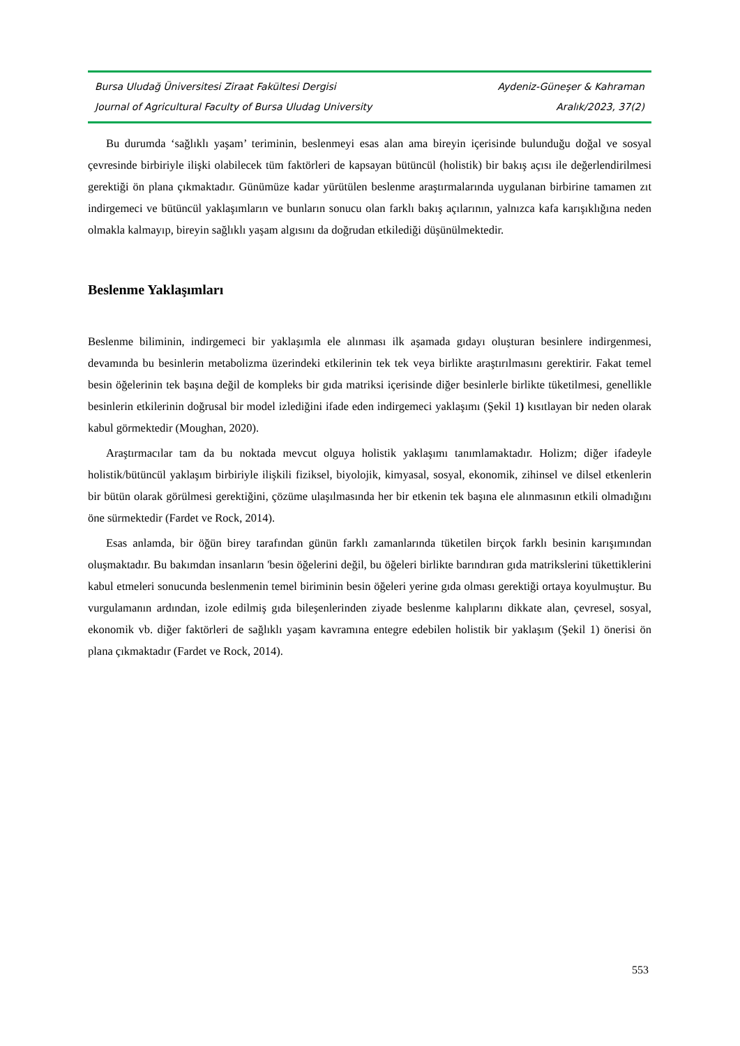Bursa Uludağ Üniversitesi Ziraat Fakültesi Dergisi Aydeniz-Güneşer & Kahraman
Journal of Agricultural Faculty of Bursa Uludag University Aralık/2023, 37(2)
Bu durumda ‘sağlıklı yaşam’ teriminin, beslenmeyi esas alan ama bireyin içerisinde bulunduğu doğal ve sosyal çevresinde birbiriyle ilişki olabilecek tüm faktörleri de kapsayan bütüncül (holistik) bir bakış açısı ile değerlendirilmesi gerektiği ön plana çıkmaktadır. Günümüze kadar yürütülen beslenme araştırmalarında uygulanan birbirine tamamen zıt indirgemeci ve bütüncül yaklaşımların ve bunların sonucu olan farklı bakış açılarının, yalnızca kafa karışıklığına neden olmakla kalmayıp, bireyin sağlıklı yaşam algısını da doğrudan etkilediği düşünülmektedir.
Beslenme Yaklaşımları
Beslenme biliminin, indirgemeci bir yaklaşımla ele alınması ilk aşamada gıdayı oluşturan besinlere indirgenmesi, devamında bu besinlerin metabolizma üzerindeki etkilerinin tek tek veya birlikte araştırılmasını gerektirir. Fakat temel besin öğelerinin tek başına değil de kompleks bir gıda matriksi içerisinde diğer besinlerle birlikte tüketilmesi, genellikle besinlerin etkilerinin doğrusal bir model izlediğini ifade eden indirgemeci yaklaşımı (Şekil 1) kısıtlayan bir neden olarak kabul görmektedir (Moughan, 2020).
Araştırmacılar tam da bu noktada mevcut olguya holistik yaklaşımı tanımlamaktadır. Holizm; diğer ifadeyle holistik/bütüncül yaklaşım birbiriyle ilişkili fiziksel, biyolojik, kimyasal, sosyal, ekonomik, zihinsel ve dilsel etkenlerin bir bütün olarak görülmesi gerektiğini, çözüme ulaşılmasında her bir etkenin tek başına ele alınmasının etkili olmadığını öne sürmektedir (Fardet ve Rock, 2014).
Esas anlamda, bir öğün birey tarafından günün farklı zamanlarında tüketilen birçok farklı besinin karışımından oluşmaktadır. Bu bakımdan insanların 'besin öğelerini değil, bu öğeleri birlikte barındıran gıda matrikslerini tükettiklerini kabul etmeleri sonucunda beslenmenin temel biriminin besin öğeleri yerine gıda olması gerektiği ortaya koyulmuştur. Bu vurgulamanın ardından, izole edilmiş gıda bileşenlerinden ziyade beslenme kalıplarını dikkate alan, çevresel, sosyal, ekonomik vb. diğer faktörleri de sağlıklı yaşam kavramına entegre edebilen holistik bir yaklaşım (Şekil 1) önerisi ön plana çıkmaktadır (Fardet ve Rock, 2014).
553